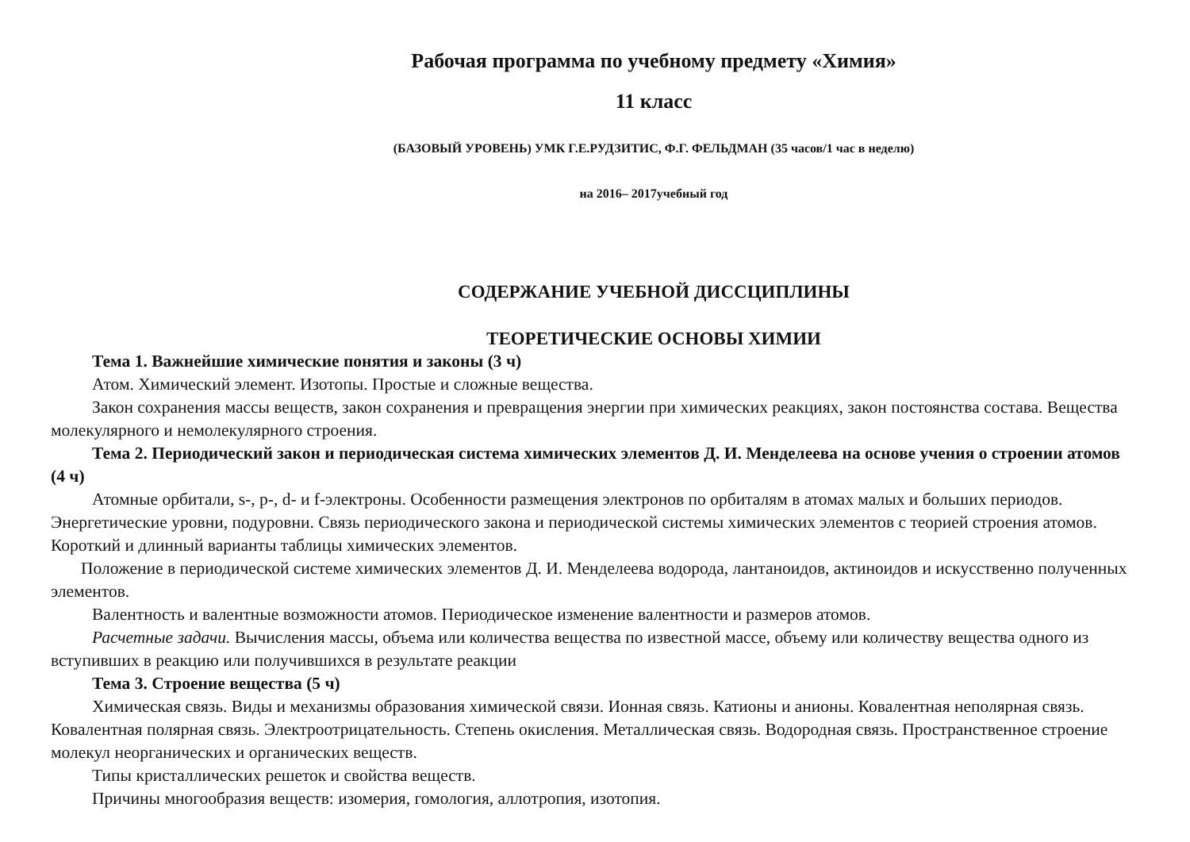Рабочая программа по учебному предмету «Химия»
11 класс
(БАЗОВЫЙ УРОВЕНЬ) УМК Г.Е.РУДЗИТИС, Ф.Г. ФЕЛЬДМАН (35 часов/1 час в неделю)
на 2016– 2017учебный год
СОДЕРЖАНИЕ УЧЕБНОЙ ДИССЦИПЛИНЫ
ТЕОРЕТИЧЕСКИЕ ОСНОВЫ ХИМИИ
Тема 1. Важнейшие химические понятия и законы (3 ч)
Атом. Химический элемент. Изотопы. Простые и сложные вещества.
Закон сохранения массы веществ, закон сохранения и превращения энергии при химических реакциях, закон постоянства состава. Вещества молекулярного и немолекулярного строения.
Тема 2. Периодический закон и периодическая система химических элементов Д. И. Менделеева на основе учения о строении атомов (4 ч)
Атомные орбитали, s-, p-, d- и f-электроны. Особенности размещения электронов по орбиталям в атомах малых и больших периодов. Энергетические уровни, подуровни. Связь периодического закона и периодической системы химических элементов с теорией строения атомов. Короткий и длинный варианты таблицы химических элементов.
Положение в периодической системе химических элементов Д. И. Менделеева водорода, лантаноидов, актиноидов и искусственно полученных элементов.
Валентность и валентные возможности атомов. Периодическое изменение валентности и размеров атомов.
Расчетные задачи. Вычисления массы, объема или количества вещества по известной массе, объему или количеству вещества одного из вступивших в реакцию или получившихся в результате реакции
Тема 3. Строение вещества (5 ч)
Химическая связь. Виды и механизмы образования химической связи. Ионная связь. Катионы и анионы. Ковалентная неполярная связь. Ковалентная полярная связь. Электроотрицательность. Степень окисления. Металлическая связь. Водородная связь. Пространственное строение молекул неорганических и органических веществ.
Типы кристаллических решеток и свойства веществ.
Причины многообразия веществ: изомерия, гомология, аллотропия, изотопия.